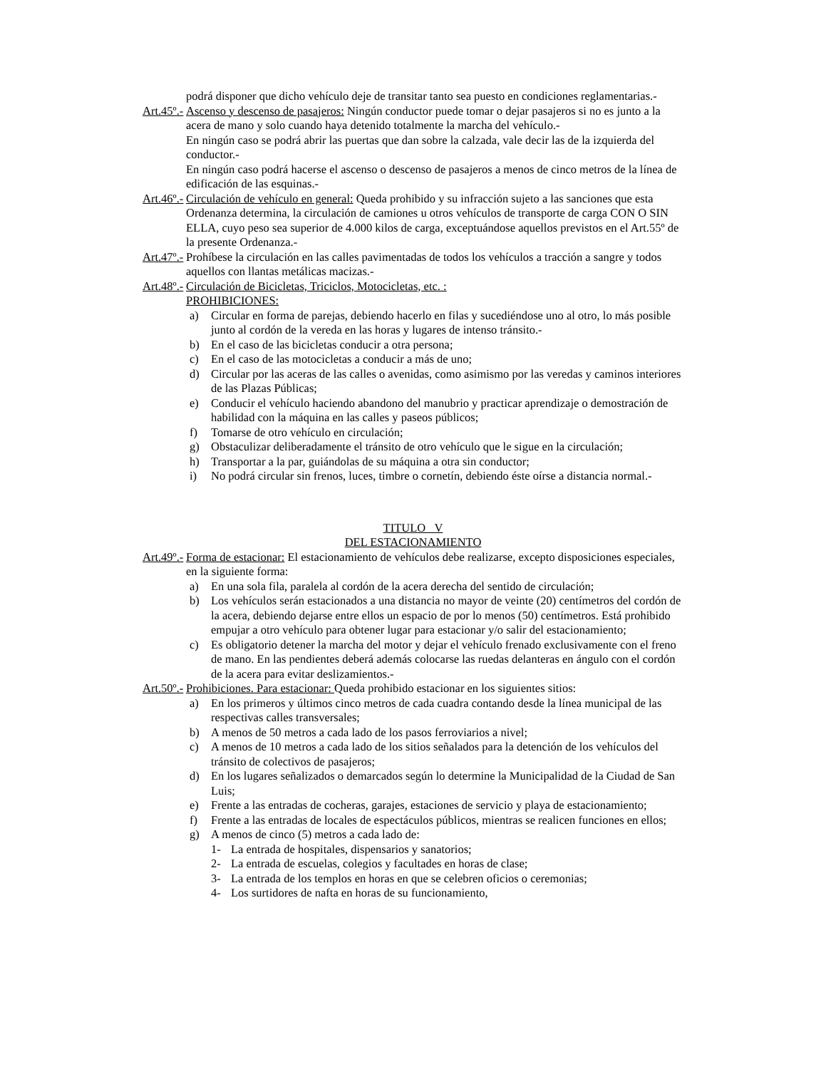podrá disponer que dicho vehículo deje de transitar tanto sea puesto en condiciones reglamentarias.-
Art.45º.-
Ascenso y descenso de pasajeros: Ningún conductor puede tomar o dejar pasajeros si no es junto a la acera de mano y solo cuando haya detenido totalmente la marcha del vehículo.-
En ningún caso se podrá abrir las puertas que dan sobre la calzada, vale decir las de la izquierda del conductor.-
En ningún caso podrá hacerse el ascenso o descenso de pasajeros a menos de cinco metros de la línea de edificación de las esquinas.-
Art.46º.-
Circulación de vehículo en general: Queda prohibido y su infracción sujeto a las sanciones que esta Ordenanza determina, la circulación de camiones u otros vehículos de transporte de carga CON O SIN ELLA, cuyo peso sea superior de 4.000 kilos de carga, exceptuándose aquellos previstos en el Art.55º de la presente Ordenanza.-
Art.47º.-
Prohíbese la circulación en las calles pavimentadas de todos los vehículos a tracción a sangre y todos aquellos con llantas metálicas macizas.-
Art.48º.-
Circulación de Bicicletas, Triciclos, Motocicletas, etc. :
PROHIBICIONES:
a) Circular en forma de parejas, debiendo hacerlo en filas y sucediéndose uno al otro, lo más posible junto al cordón de la vereda en las horas y lugares de intenso tránsito.-
b) En el caso de las bicicletas conducir a otra persona;
c) En el caso de las motocicletas a conducir a más de uno;
d) Circular por las aceras de las calles o avenidas, como asimismo por las veredas y caminos interiores de las Plazas Públicas;
e) Conducir el vehículo haciendo abandono del manubrio y practicar aprendizaje o demostración de habilidad con la máquina en las calles y paseos públicos;
f) Tomarse de otro vehículo en circulación;
g) Obstaculizar deliberadamente el tránsito de otro vehículo que le sigue en la circulación;
h) Transportar a la par, guiándolas de su máquina a otra sin conductor;
i) No podrá circular sin frenos, luces, timbre o cornetín, debiendo éste oírse a distancia normal.-
TITULO V
DEL ESTACIONAMIENTO
Art.49º.-
Forma de estacionar: El estacionamiento de vehículos debe realizarse, excepto disposiciones especiales, en la siguiente forma:
a) En una sola fila, paralela al cordón de la acera derecha del sentido de circulación;
b) Los vehículos serán estacionados a una distancia no mayor de veinte (20) centímetros del cordón de la acera, debiendo dejarse entre ellos un espacio de por lo menos (50) centímetros. Está prohibido empujar a otro vehículo para obtener lugar para estacionar y/o salir del estacionamiento;
c) Es obligatorio detener la marcha del motor y dejar el vehículo frenado exclusivamente con el freno de mano. En las pendientes deberá además colocarse las ruedas delanteras en ángulo con el cordón de la acera para evitar deslizamientos.-
Art.50º.-
Prohibiciones. Para estacionar: Queda prohibido estacionar en los siguientes sitios:
a) En los primeros y últimos cinco metros de cada cuadra contando desde la línea municipal de las respectivas calles transversales;
b) A menos de 50 metros a cada lado de los pasos ferroviarios a nivel;
c) A menos de 10 metros a cada lado de los sitios señalados para la detención de los vehículos del tránsito de colectivos de pasajeros;
d) En los lugares señalizados o demarcados según lo determine la Municipalidad de la Ciudad de San Luis;
e) Frente a las entradas de cocheras, garajes, estaciones de servicio y playa de estacionamiento;
f) Frente a las entradas de locales de espectáculos públicos, mientras se realicen funciones en ellos;
g) A menos de cinco (5) metros a cada lado de:
1- La entrada de hospitales, dispensarios y sanatorios;
2- La entrada de escuelas, colegios y facultades en horas de clase;
3- La entrada de los templos en horas en que se celebren oficios o ceremonias;
4- Los surtidores de nafta en horas de su funcionamiento,